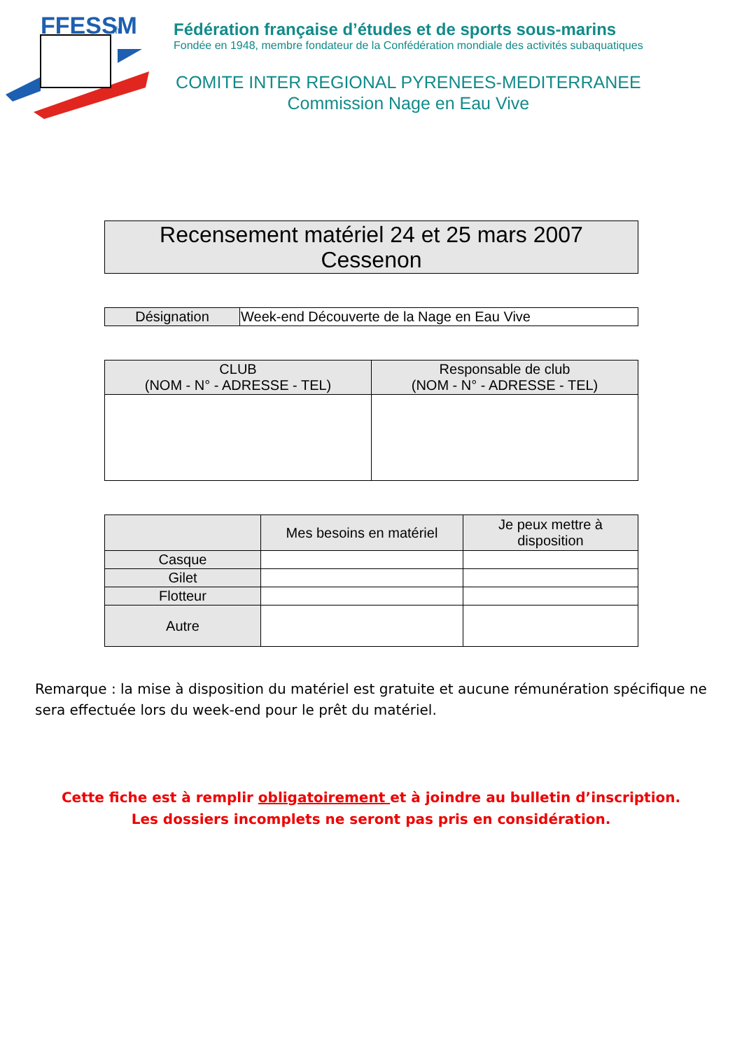FFESSM
.fr
Fédération française d’études et de sports sous-marins
Fondée en 1948, membre fondateur de la Confédération mondiale des activités subaquatiques
COMITE INTER REGIONAL PYRENEES-MEDITERRANEE
Commission Nage en Eau Vive
| Recensement matériel 24 et 25 mars 2007 Cessenon |
| Désignation | Week-end Découverte de la Nage en Eau Vive |
| CLUB (NOM - N° - ADRESSE - TEL) | Responsable de club (NOM - N° - ADRESSE - TEL) |
| --- | --- |
| | Mes besoins en matériel | Je peux mettre à disposition |
| --- | --- | --- |
| Casque | | |
| Gilet | | |
| Flotteur | | |
| Autre | | |
Remarque : la mise à disposition du matériel est gratuite et aucune rémunération spécifique ne sera effectuée lors du week-end pour le prêt du matériel.
Cette fiche est à remplir obligatoirement et à joindre au bulletin d’inscription.
Les dossiers incomplets ne seront pas pris en considération.